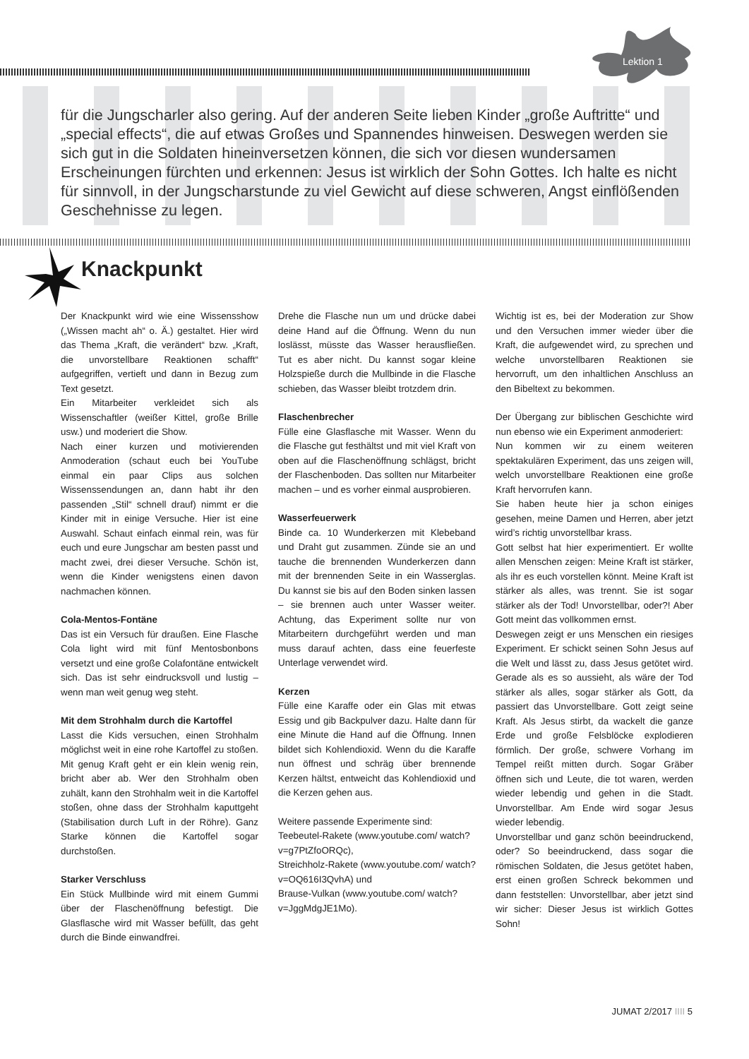Lektion 1
für die Jungscharler also gering. Auf der anderen Seite lieben Kinder „große Auftritte“ und „special effects“, die auf etwas Großes und Spannendes hinweisen. Deswegen werden sie sich gut in die Soldaten hineinversetzen können, die sich vor diesen wundersamen Erscheinungen fürchten und erkennen: Jesus ist wirklich der Sohn Gottes. Ich halte es nicht für sinnvoll, in der Jungscharstunde zu viel Gewicht auf diese schweren, Angst einflößenden Geschehnisse zu legen.
Knackpunkt
Der Knackpunkt wird wie eine Wissensshow („Wissen macht ah“ o. Ä.) gestaltet. Hier wird das Thema „Kraft, die verändert“ bzw. „Kraft, die unvorstellbare Reaktionen schafft“ aufgegriffen, vertieft und dann in Bezug zum Text gesetzt.
Ein Mitarbeiter verkleidet sich als Wissenschaftler (weißer Kittel, große Brille usw.) und moderiert die Show.
Nach einer kurzen und motivierenden Anmoderation (schaut euch bei YouTube einmal ein paar Clips aus solchen Wissenssendungen an, dann habt ihr den passenden „Stil“ schnell drauf) nimmt er die Kinder mit in einige Versuche. Hier ist eine Auswahl. Schaut einfach einmal rein, was für euch und eure Jungschar am besten passt und macht zwei, drei dieser Versuche. Schön ist, wenn die Kinder wenigstens einen davon nachmachen können.
Cola-Mentos-Fontäne
Das ist ein Versuch für draußen. Eine Flasche Cola light wird mit fünf Mentosbonbons versetzt und eine große Colafontäne entwickelt sich. Das ist sehr eindrucksvoll und lustig – wenn man weit genug weg steht.
Mit dem Strohhalm durch die Kartoffel
Lasst die Kids versuchen, einen Strohhalm möglichst weit in eine rohe Kartoffel zu stoßen. Mit genug Kraft geht er ein klein wenig rein, bricht aber ab. Wer den Strohhalm oben zuhält, kann den Strohhalm weit in die Kartoffel stoßen, ohne dass der Strohhalm kaputtgeht (Stabilisation durch Luft in der Röhre). Ganz Starke können die Kartoffel sogar durchstoßen.
Starker Verschluss
Ein Stück Mullbinde wird mit einem Gummi über der Flaschenöffnung befestigt. Die Glasflasche wird mit Wasser befüllt, das geht durch die Binde einwandfrei.
Drehe die Flasche nun um und drücke dabei deine Hand auf die Öffnung. Wenn du nun loslässt, müsste das Wasser herausfließen. Tut es aber nicht. Du kannst sogar kleine Holzspieße durch die Mullbinde in die Flasche schieben, das Wasser bleibt trotzdem drin.
Flaschenbrecher
Fülle eine Glasflasche mit Wasser. Wenn du die Flasche gut festhältst und mit viel Kraft von oben auf die Flaschenöffnung schlägst, bricht der Flaschenboden. Das sollten nur Mitarbeiter machen – und es vorher einmal ausprobieren.
Wasserfeuerwerk
Binde ca. 10 Wunderkerzen mit Klebeband und Draht gut zusammen. Zünde sie an und tauche die brennenden Wunderkerzen dann mit der brennenden Seite in ein Wasserglas. Du kannst sie bis auf den Boden sinken lassen – sie brennen auch unter Wasser weiter. Achtung, das Experiment sollte nur von Mitarbeitern durchgeführt werden und man muss darauf achten, dass eine feuerfeste Unterlage verwendet wird.
Kerzen
Fülle eine Karaffe oder ein Glas mit etwas Essig und gib Backpulver dazu. Halte dann für eine Minute die Hand auf die Öffnung. Innen bildet sich Kohlendioxid. Wenn du die Karaffe nun öffnest und schräg über brennende Kerzen hältst, entweicht das Kohlendioxid und die Kerzen gehen aus.
Weitere passende Experimente sind:
Teebeutel-Rakete (www.youtube.com/ watch?v=g7PtZfoORQc),
Streichholz-Rakete (www.youtube.com/ watch?v=OQ616I3QvhA) und
Brause-Vulkan (www.youtube.com/ watch?v=JggMdgJE1Mo).
Wichtig ist es, bei der Moderation zur Show und den Versuchen immer wieder über die Kraft, die aufgewendet wird, zu sprechen und welche unvorstellbaren Reaktionen sie hervorruft, um den inhaltlichen Anschluss an den Bibeltext zu bekommen.
Der Übergang zur biblischen Geschichte wird nun ebenso wie ein Experiment anmoderiert:
Nun kommen wir zu einem weiteren spektakulären Experiment, das uns zeigen will, welch unvorstellbare Reaktionen eine große Kraft hervorrufen kann.
Sie haben heute hier ja schon einiges gesehen, meine Damen und Herren, aber jetzt wird’s richtig unvorstellbar krass.
Gott selbst hat hier experimentiert. Er wollte allen Menschen zeigen: Meine Kraft ist stärker, als ihr es euch vorstellen könnt. Meine Kraft ist stärker als alles, was trennt. Sie ist sogar stärker als der Tod! Unvorstellbar, oder?! Aber Gott meint das vollkommen ernst.
Deswegen zeigt er uns Menschen ein riesiges Experiment. Er schickt seinen Sohn Jesus auf die Welt und lässt zu, dass Jesus getötet wird. Gerade als es so aussieht, als wäre der Tod stärker als alles, sogar stärker als Gott, da passiert das Unvorstellbare. Gott zeigt seine Kraft. Als Jesus stirbt, da wackelt die ganze Erde und große Felsblöcke explodieren förmlich. Der große, schwere Vorhang im Tempel reißt mitten durch. Sogar Gräber öffnen sich und Leute, die tot waren, werden wieder lebendig und gehen in die Stadt. Unvorstellbar. Am Ende wird sogar Jesus wieder lebendig.
Unvorstellbar und ganz schön beeindruckend, oder? So beeindruckend, dass sogar die römischen Soldaten, die Jesus getötet haben, erst einen großen Schreck bekommen und dann feststellen: Unvorstellbar, aber jetzt sind wir sicher: Dieser Jesus ist wirklich Gottes Sohn!
JUMAT 2/2017 IIII 5